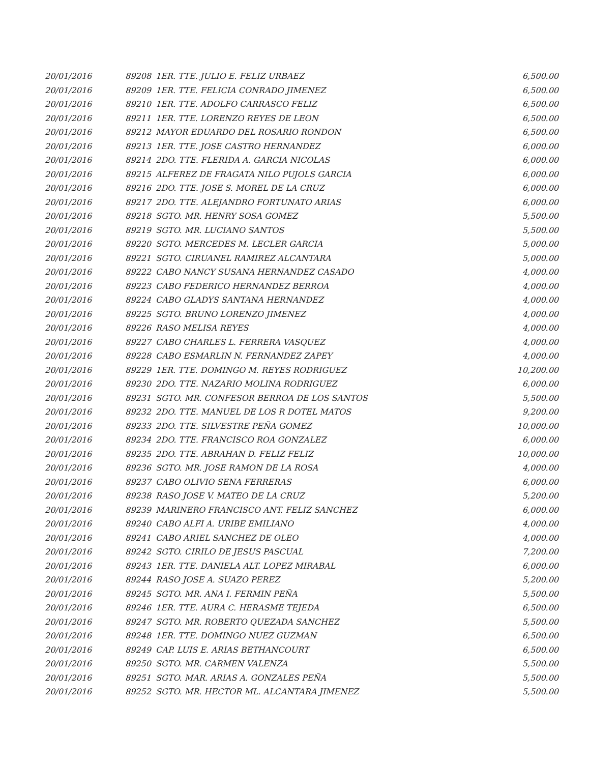| 20/01/2016 | 89208 | 1ER. TTE. JULIO E. FELIZ URBAEZ | 6,500.00 |
| 20/01/2016 | 89209 | 1ER. TTE. FELICIA CONRADO JIMENEZ | 6,500.00 |
| 20/01/2016 | 89210 | 1ER. TTE. ADOLFO CARRASCO FELIZ | 6,500.00 |
| 20/01/2016 | 89211 | 1ER. TTE. LORENZO REYES DE LEON | 6,500.00 |
| 20/01/2016 | 89212 | MAYOR EDUARDO DEL ROSARIO RONDON | 6,500.00 |
| 20/01/2016 | 89213 | 1ER. TTE. JOSE CASTRO HERNANDEZ | 6,000.00 |
| 20/01/2016 | 89214 | 2DO. TTE. FLERIDA A. GARCIA NICOLAS | 6,000.00 |
| 20/01/2016 | 89215 | ALFEREZ DE FRAGATA NILO PUJOLS GARCIA | 6,000.00 |
| 20/01/2016 | 89216 | 2DO. TTE. JOSE S. MOREL DE LA CRUZ | 6,000.00 |
| 20/01/2016 | 89217 | 2DO. TTE. ALEJANDRO FORTUNATO ARIAS | 6,000.00 |
| 20/01/2016 | 89218 | SGTO. MR. HENRY SOSA GOMEZ | 5,500.00 |
| 20/01/2016 | 89219 | SGTO. MR. LUCIANO SANTOS | 5,500.00 |
| 20/01/2016 | 89220 | SGTO. MERCEDES M. LECLER GARCIA | 5,000.00 |
| 20/01/2016 | 89221 | SGTO. CIRUANEL RAMIREZ ALCANTARA | 5,000.00 |
| 20/01/2016 | 89222 | CABO NANCY SUSANA HERNANDEZ CASADO | 4,000.00 |
| 20/01/2016 | 89223 | CABO FEDERICO HERNANDEZ BERROA | 4,000.00 |
| 20/01/2016 | 89224 | CABO GLADYS SANTANA HERNANDEZ | 4,000.00 |
| 20/01/2016 | 89225 | SGTO. BRUNO LORENZO JIMENEZ | 4,000.00 |
| 20/01/2016 | 89226 | RASO MELISA REYES | 4,000.00 |
| 20/01/2016 | 89227 | CABO CHARLES L. FERRERA VASQUEZ | 4,000.00 |
| 20/01/2016 | 89228 | CABO ESMARLIN N. FERNANDEZ ZAPEY | 4,000.00 |
| 20/01/2016 | 89229 | 1ER. TTE. DOMINGO M. REYES RODRIGUEZ | 10,200.00 |
| 20/01/2016 | 89230 | 2DO. TTE. NAZARIO MOLINA RODRIGUEZ | 6,000.00 |
| 20/01/2016 | 89231 | SGTO. MR. CONFESOR BERROA DE LOS SANTOS | 5,500.00 |
| 20/01/2016 | 89232 | 2DO. TTE. MANUEL DE LOS R DOTEL MATOS | 9,200.00 |
| 20/01/2016 | 89233 | 2DO. TTE. SILVESTRE PEÑA GOMEZ | 10,000.00 |
| 20/01/2016 | 89234 | 2DO. TTE. FRANCISCO ROA GONZALEZ | 6,000.00 |
| 20/01/2016 | 89235 | 2DO. TTE. ABRAHAN D. FELIZ FELIZ | 10,000.00 |
| 20/01/2016 | 89236 | SGTO. MR. JOSE RAMON DE LA ROSA | 4,000.00 |
| 20/01/2016 | 89237 | CABO OLIVIO SENA FERRERAS | 6,000.00 |
| 20/01/2016 | 89238 | RASO JOSE V. MATEO DE LA CRUZ | 5,200.00 |
| 20/01/2016 | 89239 | MARINERO FRANCISCO ANT. FELIZ SANCHEZ | 6,000.00 |
| 20/01/2016 | 89240 | CABO ALFI A. URIBE EMILIANO | 4,000.00 |
| 20/01/2016 | 89241 | CABO ARIEL SANCHEZ DE OLEO | 4,000.00 |
| 20/01/2016 | 89242 | SGTO. CIRILO DE JESUS PASCUAL | 7,200.00 |
| 20/01/2016 | 89243 | 1ER. TTE. DANIELA ALT. LOPEZ MIRABAL | 6,000.00 |
| 20/01/2016 | 89244 | RASO JOSE A. SUAZO PEREZ | 5,200.00 |
| 20/01/2016 | 89245 | SGTO. MR. ANA I. FERMIN PEÑA | 5,500.00 |
| 20/01/2016 | 89246 | 1ER. TTE. AURA C. HERASME TEJEDA | 6,500.00 |
| 20/01/2016 | 89247 | SGTO. MR. ROBERTO QUEZADA SANCHEZ | 5,500.00 |
| 20/01/2016 | 89248 | 1ER. TTE. DOMINGO NUEZ GUZMAN | 6,500.00 |
| 20/01/2016 | 89249 | CAP. LUIS E. ARIAS BETHANCOURT | 6,500.00 |
| 20/01/2016 | 89250 | SGTO. MR. CARMEN VALENZA | 5,500.00 |
| 20/01/2016 | 89251 | SGTO. MAR. ARIAS A. GONZALES PEÑA | 5,500.00 |
| 20/01/2016 | 89252 | SGTO. MR. HECTOR ML. ALCANTARA JIMENEZ | 5,500.00 |